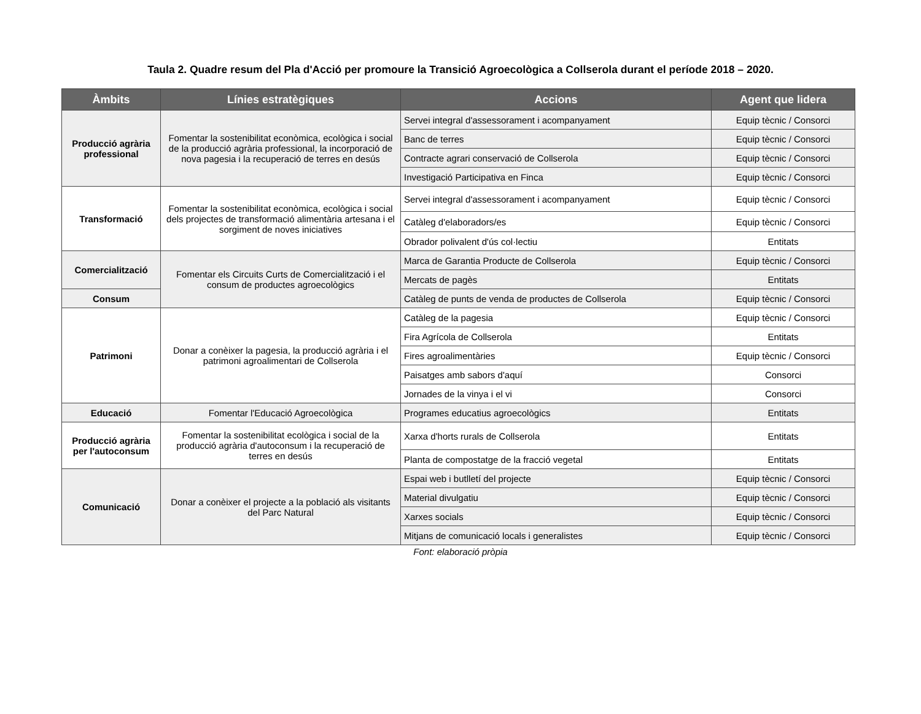Taula 2. Quadre resum del Pla d'Acció per promoure la Transició Agroecològica a Collserola durant el període 2018 – 2020.
| Àmbits | Línies estratègiques | Accions | Agent que lidera |
| --- | --- | --- | --- |
| Producció agrària professional | Fomentar la sostenibilitat econòmica, ecològica i social de la producció agrària professional, la incorporació de nova pagesia i la recuperació de terres en desús | Servei integral d'assessorament i acompanyament | Equip tècnic / Consorci |
| | | Banc de terres | Equip tècnic / Consorci |
| | | Contracte agrari conservació de Collserola | Equip tècnic / Consorci |
| | | Investigació Participativa en Finca | Equip tècnic / Consorci |
| Transformació | Fomentar la sostenibilitat econòmica, ecològica i social dels projectes de transformació alimentària artesana i el sorgiment de noves iniciatives | Servei integral d'assessorament i acompanyament | Equip tècnic / Consorci |
| | | Catàleg d'elaboradors/es | Equip tècnic / Consorci |
| | | Obrador polivalent d'ús col·lectiu | Entitats |
| Comercialització | Fomentar els Circuits Curts de Comercialització i el consum de productes agroecològics | Marca de Garantia Producte de Collserola | Equip tècnic / Consorci |
| | | Mercats de pagès | Entitats |
| Consum | | Catàleg de punts de venda de productes de Collserola | Equip tècnic / Consorci |
| Patrimoni | Donar a conèixer la pagesia, la producció agrària i el patrimoni agroalimentari de Collserola | Catàleg de la pagesia | Equip tècnic / Consorci |
| | | Fira Agrícola de Collserola | Entitats |
| | | Fires agroalimentàries | Equip tècnic / Consorci |
| | | Paisatges amb sabors d'aquí | Consorci |
| | | Jornades de la vinya i el vi | Consorci |
| Educació | Fomentar l'Educació Agroecològica | Programes educatius agroecològics | Entitats |
| Producció agrària per l'autoconsum | Fomentar la sostenibilitat ecològica i social de la producció agrària d'autoconsum i la recuperació de terres en desús | Xarxa d'horts rurals de Collserola | Entitats |
| | | Planta de compostatge de la fracció vegetal | Entitats |
| Comunicació | Donar a conèixer el projecte a la població als visitants del Parc Natural | Espai web i butlletí del projecte | Equip tècnic / Consorci |
| | | Material divulgatiu | Equip tècnic / Consorci |
| | | Xarxes socials | Equip tècnic / Consorci |
| | | Mitjans de comunicació locals i generalistes | Equip tècnic / Consorci |
Font: elaboració pròpia